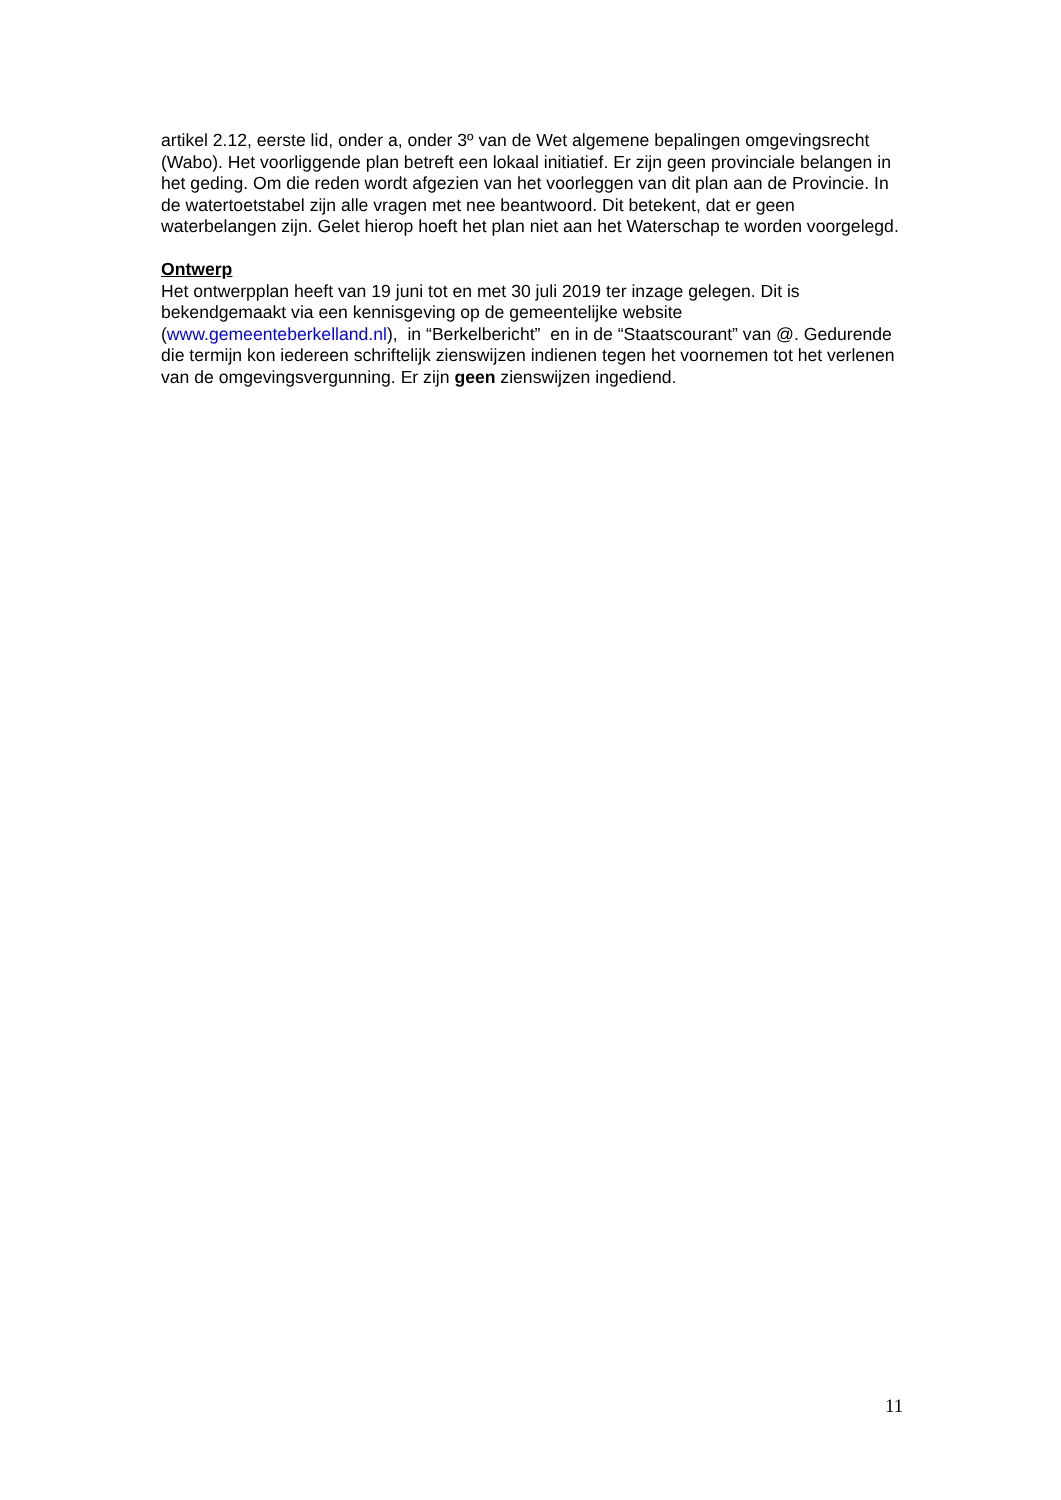artikel 2.12, eerste lid, onder a, onder 3º van de Wet algemene bepalingen omgevingsrecht (Wabo). Het voorliggende plan betreft een lokaal initiatief. Er zijn geen provinciale belangen in het geding. Om die reden wordt afgezien van het voorleggen van dit plan aan de Provincie. In de watertoetstabel zijn alle vragen met nee beantwoord. Dit betekent, dat er geen waterbelangen zijn. Gelet hierop hoeft het plan niet aan het Waterschap te worden voorgelegd.
Ontwerp
Het ontwerpplan heeft van 19 juni tot en met 30 juli 2019 ter inzage gelegen. Dit is bekendgemaakt via een kennisgeving op de gemeentelijke website (www.gemeenteberkelland.nl), in “Berkelbericht” en in de “Staatscourant” van @. Gedurende die termijn kon iedereen schriftelijk zienswijzen indienen tegen het voornemen tot het verlenen van de omgevingsvergunning. Er zijn geen zienswijzen ingediend.
11